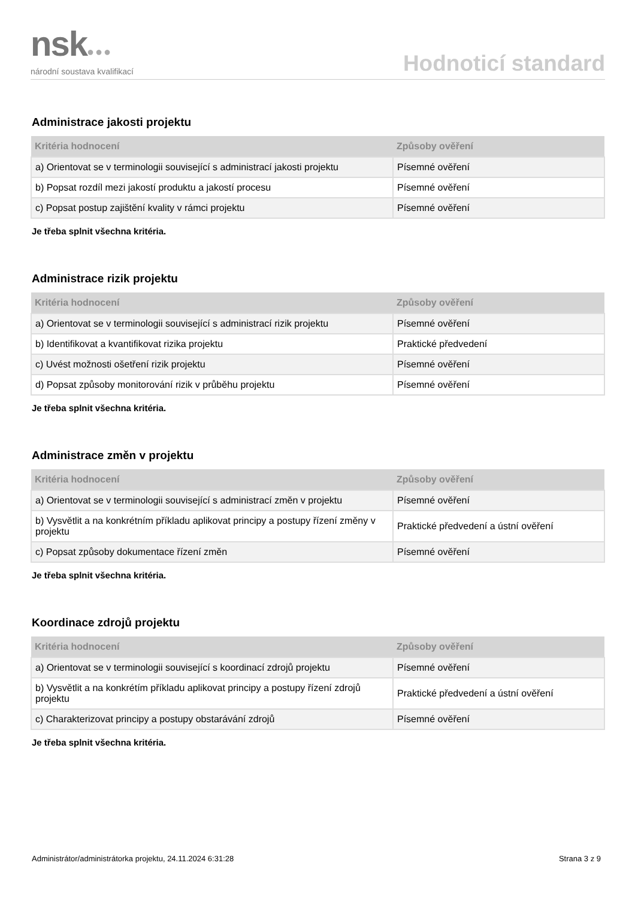nsk●●●
národní soustava kvalifikací
Hodnoticí standard
Administrace jakosti projektu
| Kritéria hodnocení | Způsoby ověření |
| --- | --- |
| a) Orientovat se v terminologii související s administrací jakosti projektu | Písemné ověření |
| b) Popsat rozdíl mezi jakostí produktu a jakostí procesu | Písemné ověření |
| c) Popsat postup zajištění kvality v rámci projektu | Písemné ověření |
Je třeba splnit všechna kritéria.
Administrace rizik projektu
| Kritéria hodnocení | Způsoby ověření |
| --- | --- |
| a) Orientovat se v terminologii související s administrací rizik projektu | Písemné ověření |
| b) Identifikovat a kvantifikovat rizika projektu | Praktické předvedení |
| c) Uvést možnosti ošetření rizik projektu | Písemné ověření |
| d) Popsat způsoby monitorování rizik v průběhu projektu | Písemné ověření |
Je třeba splnit všechna kritéria.
Administrace změn v projektu
| Kritéria hodnocení | Způsoby ověření |
| --- | --- |
| a) Orientovat se v terminologii související s administrací změn v projektu | Písemné ověření |
| b) Vysvětlit a na konkrétním příkladu aplikovat principy a postupy řízení změny v projektu | Praktické předvedení a ústní ověření |
| c) Popsat způsoby dokumentace řízení změn | Písemné ověření |
Je třeba splnit všechna kritéria.
Koordinace zdrojů projektu
| Kritéria hodnocení | Způsoby ověření |
| --- | --- |
| a) Orientovat se v terminologii související s koordinací zdrojů projektu | Písemné ověření |
| b) Vysvětlit a na konkrétím příkladu aplikovat principy a postupy řízení zdrojů projektu | Praktické předvedení a ústní ověření |
| c) Charakterizovat principy a postupy obstarávání zdrojů | Písemné ověření |
Je třeba splnit všechna kritéria.
Administrátor/administrátorka projektu, 24.11.2024 6:31:28 Strana 3 z 9